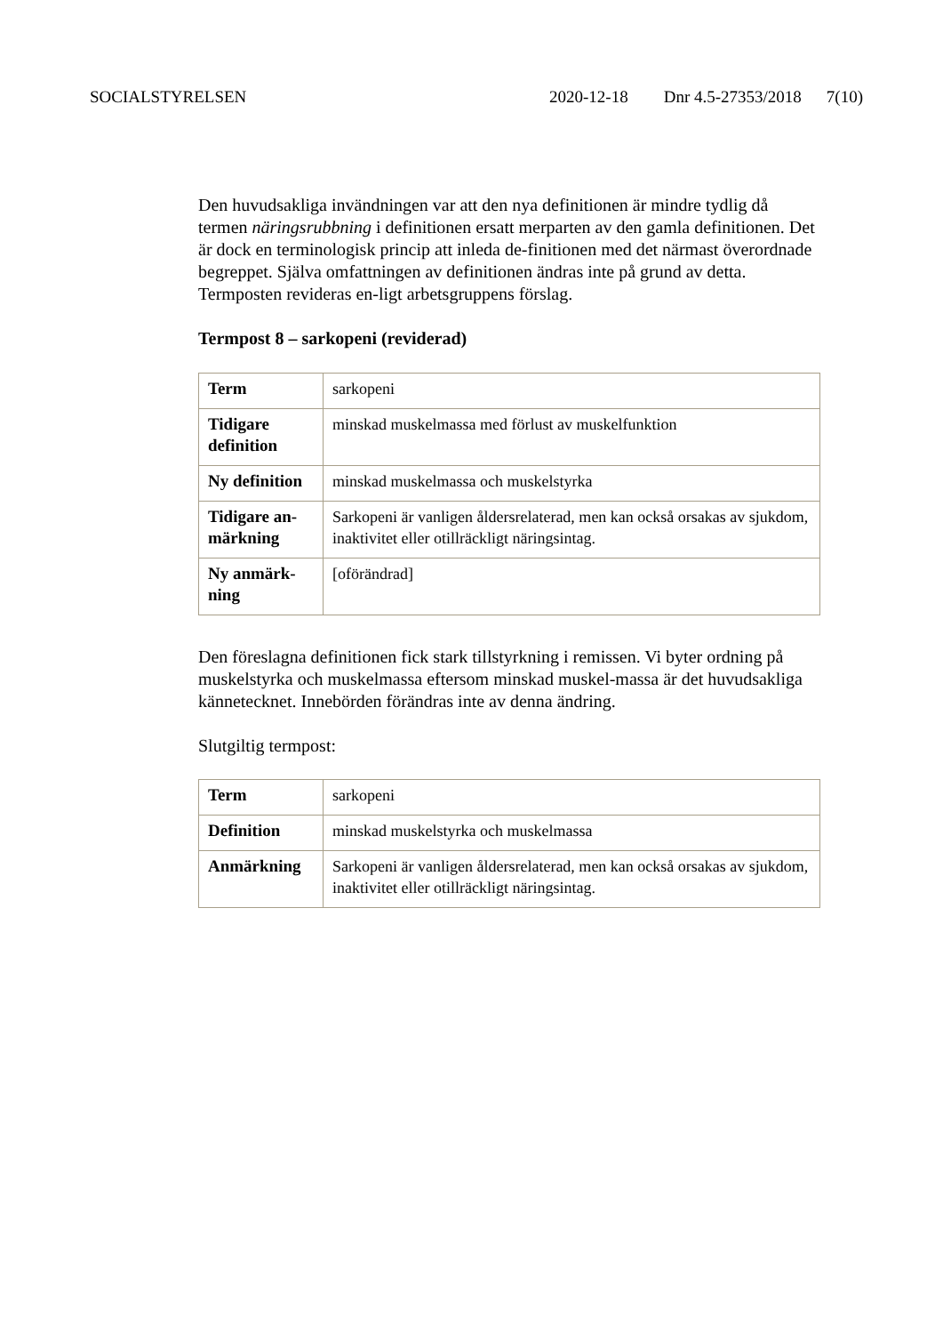SOCIALSTYRELSEN 2020-12-18 Dnr 4.5-27353/2018 7(10)
Den huvudsakliga invändningen var att den nya definitionen är mindre tydlig då termen näringsrubbning i definitionen ersatt merparten av den gamla definitionen. Det är dock en terminologisk princip att inleda de-finitionen med det närmast överordnade begreppet. Själva omfattningen av definitionen ändras inte på grund av detta. Termposten revideras en-ligt arbetsgruppens förslag.
Termpost 8 – sarkopeni (reviderad)
| Term | sarkopeni |
| Tidigare definition | minskad muskelmassa med förlust av muskelfunktion |
| Ny definition | minskad muskelmassa och muskelstyrka |
| Tidigare an-märkning | Sarkopeni är vanligen åldersrelaterad, men kan också orsakas av sjukdom, inaktivitet eller otillräckligt näringsintag. |
| Ny anmärk-ning | [oförändrad] |
Den föreslagna definitionen fick stark tillstyrkning i remissen. Vi byter ordning på muskelstyrka och muskelmassa eftersom minskad muskel-massa är det huvudsakliga kännetecknet. Innebörden förändras inte av denna ändring.
Slutgiltig termpost:
| Term | sarkopeni |
| Definition | minskad muskelstyrka och muskelmassa |
| Anmärkning | Sarkopeni är vanligen åldersrelaterad, men kan också orsakas av sjukdom, inaktivitet eller otillräckligt näringsintag. |